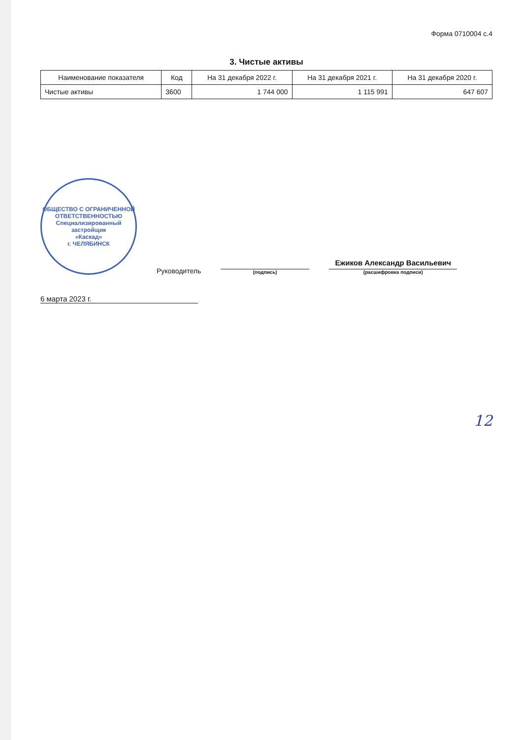Форма 0710004 с.4
3. Чистые активы
| Наименование показателя | Код | На 31 декабря 2022 г. | На 31 декабря 2021 г. | На 31 декабря 2020 г. |
| --- | --- | --- | --- | --- |
| Чистые активы | 3600 | 1 744 000 | 1 115 991 | 647 607 |
ОБЩЕСТВО С ОГРАНИЧЕННОЙ ОТВЕТСТВЕННОСТЬЮ
Специализированный застройщик
«Каскад»
г. ЧЕЛЯБИНСК
Руководитель
(подпись)
Ежиков Александр Васильевич
(расшифровка подписи)
6 марта 2023 г.
12